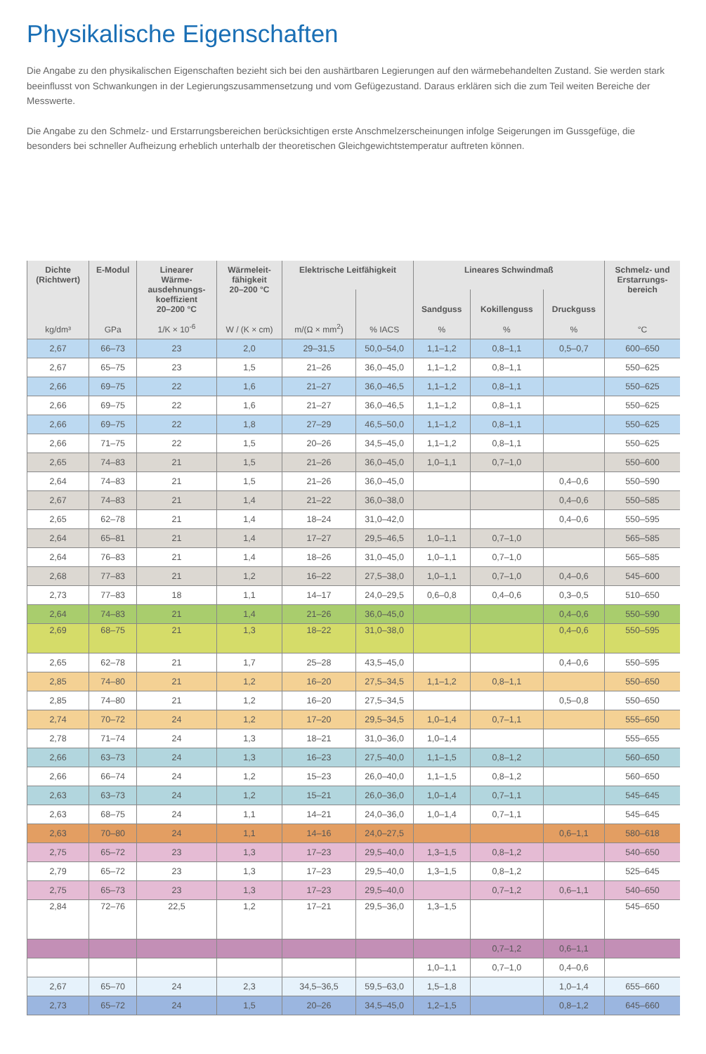Physikalische Eigenschaften
Die Angabe zu den physikalischen Eigenschaften bezieht sich bei den aushärtbaren Legierungen auf den wärmebehandelten Zustand. Sie werden stark beeinflusst von Schwankungen in der Legierungszusammensetzung und vom Gefügezustand. Daraus erklären sich die zum Teil weiten Bereiche der Messwerte.
Die Angabe zu den Schmelz- und Erstarrungsbereichen berücksichtigen erste Anschmelzerscheinungen infolge Seigerungen im Gussgefüge, die besonders bei schneller Aufheizung erheblich unterhalb der theoretischen Gleichgewichtstemperatur auftreten können.
| Dichte (Richtwert) | E-Modul | Linearer Wärme- ausdehnungs- koeffizient 20–200 °C | Wärmeleit- fähigkeit 20–200 °C | Elektrische Leitfähigkeit | | Lineares Schwindmaß | | | Schmelz- und Erstarrungs- bereich |
| --- | --- | --- | --- | --- | --- | --- | --- | --- | --- |
| | | | | | | Sandguss | Kokillenguss | Druckguss | |
| kg/dm³ | GPa | 1/K × 10<sup>-6</sup> | W / (K × cm) | m/(Ω × mm<sup>2</sup>) | % IACS | % | % | % | °C |
| 2,67 | 66–73 | 23 | 2,0 | 29–31,5 | 50,0–54,0 | 1,1–1,2 | 0,8–1,1 | 0,5–0,7 | 600–650 |
| 2,67 | 65–75 | 23 | 1,5 | 21–26 | 36,0–45,0 | 1,1–1,2 | 0,8–1,1 | | 550–625 |
| 2,66 | 69–75 | 22 | 1,6 | 21–27 | 36,0–46,5 | 1,1–1,2 | 0,8–1,1 | | 550–625 |
| 2,66 | 69–75 | 22 | 1,6 | 21–27 | 36,0–46,5 | 1,1–1,2 | 0,8–1,1 | | 550–625 |
| 2,66 | 69–75 | 22 | 1,8 | 27–29 | 46,5–50,0 | 1,1–1,2 | 0,8–1,1 | | 550–625 |
| 2,66 | 71–75 | 22 | 1,5 | 20–26 | 34,5–45,0 | 1,1–1,2 | 0,8–1,1 | | 550–625 |
| 2,65 | 74–83 | 21 | 1,5 | 21–26 | 36,0–45,0 | 1,0–1,1 | 0,7–1,0 | | 550–600 |
| 2,64 | 74–83 | 21 | 1,5 | 21–26 | 36,0–45,0 | | | 0,4–0,6 | 550–590 |
| 2,67 | 74–83 | 21 | 1,4 | 21–22 | 36,0–38,0 | | | 0,4–0,6 | 550–585 |
| 2,65 | 62–78 | 21 | 1,4 | 18–24 | 31,0–42,0 | | | 0,4–0,6 | 550–595 |
| 2,64 | 65–81 | 21 | 1,4 | 17–27 | 29,5–46,5 | 1,0–1,1 | 0,7–1,0 | | 565–585 |
| 2,64 | 76–83 | 21 | 1,4 | 18–26 | 31,0–45,0 | 1,0–1,1 | 0,7–1,0 | | 565–585 |
| 2,68 | 77–83 | 21 | 1,2 | 16–22 | 27,5–38,0 | 1,0–1,1 | 0,7–1,0 | 0,4–0,6 | 545–600 |
| 2,73 | 77–83 | 18 | 1,1 | 14–17 | 24,0–29,5 | 0,6–0,8 | 0,4–0,6 | 0,3–0,5 | 510–650 |
| 2,64 | 74–83 | 21 | 1,4 | 21–26 | 36,0–45,0 | | | 0,4–0,6 | 550–590 |
| 2,69 | 68–75 | 21 | 1,3 | 18–22 | 31,0–38,0 | | | 0,4–0,6 | 550–595 |
| 2,65 | 62–78 | 21 | 1,7 | 25–28 | 43,5–45,0 | | | 0,4–0,6 | 550–595 |
| 2,85 | 74–80 | 21 | 1,2 | 16–20 | 27,5–34,5 | 1,1–1,2 | 0,8–1,1 | | 550–650 |
| 2,85 | 74–80 | 21 | 1,2 | 16–20 | 27,5–34,5 | | | 0,5–0,8 | 550–650 |
| 2,74 | 70–72 | 24 | 1,2 | 17–20 | 29,5–34,5 | 1,0–1,4 | 0,7–1,1 | | 555–650 |
| 2,78 | 71–74 | 24 | 1,3 | 18–21 | 31,0–36,0 | 1,0–1,4 | | | 555–655 |
| 2,66 | 63–73 | 24 | 1,3 | 16–23 | 27,5–40,0 | 1,1–1,5 | 0,8–1,2 | | 560–650 |
| 2,66 | 66–74 | 24 | 1,2 | 15–23 | 26,0–40,0 | 1,1–1,5 | 0,8–1,2 | | 560–650 |
| 2,63 | 63–73 | 24 | 1,2 | 15–21 | 26,0–36,0 | 1,0–1,4 | 0,7–1,1 | | 545–645 |
| 2,63 | 68–75 | 24 | 1,1 | 14–21 | 24,0–36,0 | 1,0–1,4 | 0,7–1,1 | | 545–645 |
| 2,63 | 70–80 | 24 | 1,1 | 14–16 | 24,0–27,5 | | | 0,6–1,1 | 580–618 |
| 2,75 | 65–72 | 23 | 1,3 | 17–23 | 29,5–40,0 | 1,3–1,5 | 0,8–1,2 | | 540–650 |
| 2,79 | 65–72 | 23 | 1,3 | 17–23 | 29,5–40,0 | 1,3–1,5 | 0,8–1,2 | | 525–645 |
| 2,75 | 65–73 | 23 | 1,3 | 17–23 | 29,5–40,0 | | 0,7–1,2 | 0,6–1,1 | 540–650 |
| 2,84 | 72–76 | 22,5 | 1,2 | 17–21 | 29,5–36,0 | 1,3–1,5 | | | 545–650 |
| | | | | | | | 0,7–1,2 | 0,6–1,1 | |
| | | | | | | 1,0–1,1 | 0,7–1,0 | 0,4–0,6 | |
| 2,67 | 65–70 | 24 | 2,3 | 34,5–36,5 | 59,5–63,0 | 1,5–1,8 | | 1,0–1,4 | 655–660 |
| 2,73 | 65–72 | 24 | 1,5 | 20–26 | 34,5–45,0 | 1,2–1,5 | | 0,8–1,2 | 645–660 |